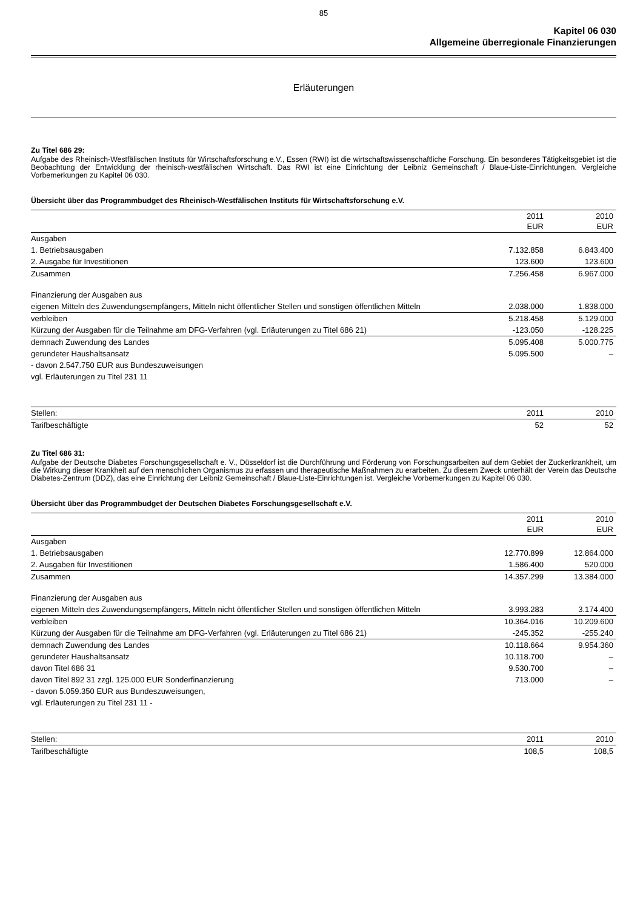85
Kapitel 06 030
Allgemeine überregionale Finanzierungen
Erläuterungen
Zu Titel 686 29:
Aufgabe des Rheinisch-Westfälischen Instituts für Wirtschaftsforschung e.V., Essen (RWI) ist die wirtschaftswissenschaftliche Forschung. Ein besonderes Tätigkeitsgebiet ist die Beobachtung der Entwicklung der rheinisch-westfälischen Wirtschaft. Das RWI ist eine Einrichtung der Leibniz Gemeinschaft / Blaue-Liste-Einrichtungen. Vergleiche Vorbemerkungen zu Kapitel 06 030.
Übersicht über das Programmbudget des Rheinisch-Westfälischen Instituts für Wirtschaftsforschung e.V.
| | 2011 EUR | 2010 EUR |
| --- | --- | --- |
| Ausgaben | | |
| 1. Betriebsausgaben | 7.132.858 | 6.843.400 |
| 2. Ausgabe für Investitionen | 123.600 | 123.600 |
| Zusammen | 7.256.458 | 6.967.000 |
| Finanzierung der Ausgaben aus | | |
| eigenen Mitteln des Zuwendungsempfängers, Mitteln nicht öffentlicher Stellen und sonstigen öffentlichen Mitteln | 2.038.000 | 1.838.000 |
| verbleiben | 5.218.458 | 5.129.000 |
| Kürzung der Ausgaben für die Teilnahme am DFG-Verfahren (vgl. Erläuterungen zu Titel 686 21) | -123.050 | -128.225 |
| demnach Zuwendung des Landes | 5.095.408 | 5.000.775 |
| gerundeter Haushaltsansatz | 5.095.500 | – |
| - davon 2.547.750 EUR aus Bundeszuweisungen | | |
| vgl. Erläuterungen zu Titel 231 11 | | |
| Stellen: | 2011 | 2010 |
| Tarifbeschäftigte | 52 | 52 |
Zu Titel 686 31:
Aufgabe der Deutsche Diabetes Forschungsgesellschaft e. V., Düsseldorf ist die Durchführung und Förderung von Forschungsarbeiten auf dem Gebiet der Zuckerkrankheit, um die Wirkung dieser Krankheit auf den menschlichen Organismus zu erfassen und therapeutische Maßnahmen zu erarbeiten. Zu diesem Zweck unterhält der Verein das Deutsche Diabetes-Zentrum (DDZ), das eine Einrichtung der Leibniz Gemeinschaft / Blaue-Liste-Einrichtungen ist. Vergleiche Vorbemerkungen zu Kapitel 06 030.
Übersicht über das Programmbudget der Deutschen Diabetes Forschungsgesellschaft e.V.
| | 2011 EUR | 2010 EUR |
| --- | --- | --- |
| Ausgaben | | |
| 1. Betriebsausgaben | 12.770.899 | 12.864.000 |
| 2. Ausgaben für Investitionen | 1.586.400 | 520.000 |
| Zusammen | 14.357.299 | 13.384.000 |
| Finanzierung der Ausgaben aus | | |
| eigenen Mitteln des Zuwendungsempfängers, Mitteln nicht öffentlicher Stellen und sonstigen öffentlichen Mitteln | 3.993.283 | 3.174.400 |
| verbleiben | 10.364.016 | 10.209.600 |
| Kürzung der Ausgaben für die Teilnahme am DFG-Verfahren (vgl. Erläuterungen zu Titel 686 21) | -245.352 | -255.240 |
| demnach Zuwendung des Landes | 10.118.664 | 9.954.360 |
| gerundeter Haushaltsansatz | 10.118.700 | – |
| davon Titel 686 31 | 9.530.700 | – |
| davon Titel 892 31 zzgl. 125.000 EUR Sonderfinanzierung | 713.000 | – |
| - davon 5.059.350 EUR aus Bundeszuweisungen, | | |
| vgl. Erläuterungen zu Titel 231 11 - | | |
| Stellen: | 2011 | 2010 |
| Tarifbeschäftigte | 108,5 | 108,5 |